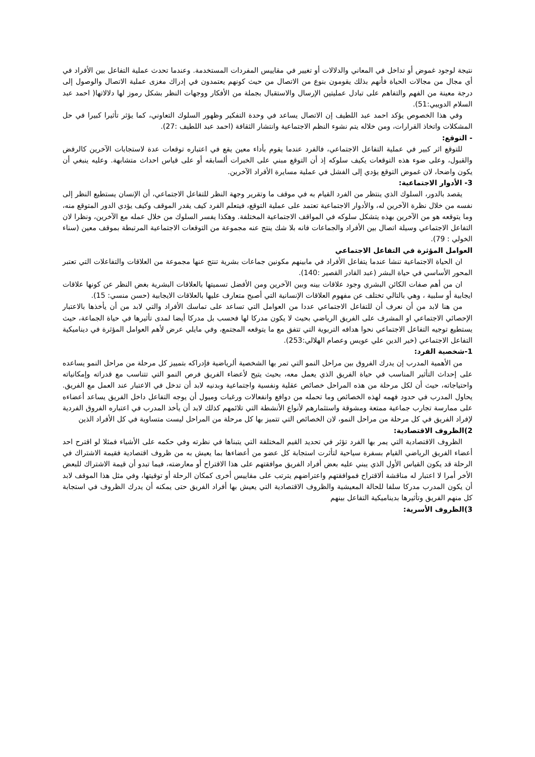نتيجة لوجود غموض أو تداخل في المعاني والدلالات أو تغيير في مقاييس المفردات المستخدمة. وعندما تحدث عملية التفاعل بين الأفراد في أي مجال من مجالات الحياة فأنهم بذلك يقومون بنوع من الاتصال من حيث كونهم يعتمدون في إدراك مغزى عملية الاتصال والوصول إلى درجة معينة من الفهم والتفاهم على تبادل عمليتين الإرسال والاستقبال بجملة من الأفكار ووجهات النظر بشكل رموز لها دلالاتها( احمد عبد السلام الدويبي:51).
وفي هذا الخصوص يؤكد احمد عبد اللطيف إن الاتصال يساعد في وحدة التفكير وظهور السلوك التعاوني، كما يؤثر تأثيرا كبيرا في حل المشكلات واتخاذ القرارات، ومن خلاله يتم نشوء النظم الاجتماعية وانتشار الثقافة (احمد عبد اللطيف :27).
- التوقع:
للتوقع اثر كبير في عملية التفاعل الاجتماعي، فالفرد عندما يقوم بأداء معين يقع في اعتباره توقعات عدة لاستجابات الآخرين كالرفض والقبول، وعلى ضوء هذه التوقعات يكيف سلوكه إذ أن التوقع مبني على الخبرات ألسابقه أو على قياس احداث متشابهة. وعليه ينبغي أن يكون واضحا، لان غموض التوقع يؤدي إلى الفشل في عملية مسايرة الأفراد الآخرين.
3- الأدوار الاجتماعية:
يقصد بالدور، السلوك الذي ينتظر من الفرد القيام به في موقف ما وتقرير وجهة النظر للتفاعل الاجتماعي، أن الإنسان يستطيع النظر إلى نفسه من خلال نظرة الآخرين له، والأدوار الاجتماعية تعتمد على عملية التوقع، فيتعلم الفرد كيف يقدر الموقف وكيف يؤدي الدور المتوقع منه، وما يتوقعه هو من الآخرين بهذه يتشكل سلوكه في المواقف الاجتماعية المختلفة. وهكذا يفسر السلوك من خلال عمله مع الآخرين، ونظرا لان التفاعل الاجتماعي وسيلة اتصال بين الأفراد والجماعات فانه بلا شك ينتج عنه مجموعة من التوقعات الاجتماعية المرتبطة بموقف معين (سناء الخولي : 79).
العوامل المؤثرة في التفاعل الاجتماعي
ان الحياة الاجتماعية تنشا عندما يتفاعل الأفراد في مابينهم مكونين جماعات بشرية تنتج عنها مجموعة من العلاقات والتفاعلات التي تعتبر المحور الأساسي في حياة البشر (عبد القادر القصير :140).
ان من أهم صفات الكائن البشري وجود علاقات بينه وبين الآخرين ومن الأفضل تسميتها بالعلاقات البشرية بغض النظر عن كونها علاقات ايجابية أو سلبية ، وهي بالتالي تختلف عن مفهوم العلاقات الإنسانية التي أصبح متعارف عليها بالعلاقات الايجابية (حسن منسي: 15).
من هنا لابد من أن نعرف أن للتفاعل الاجتماعي عددا من العوامل التي تساعد على تماسك الأفراد والتي لابد من أن يأخذها بالاعتبار الإحصائي الاجتماعي او المشرف على الفريق الرياضي بحيث لا يكون مدركا لها فحسب بل مدركا أيضا لمدى تأثيرها في حياة الجماعة، حيث يستطيع توجيه التفاعل الاجتماعي نحوا هدافه التربوية التي تتفق مع ما يتوقعه المجتمع، وفي مايلي عرض لأهم العوامل المؤثرة في ديناميكية التفاعل الاجتماعي (خير الدين علي عويس وعصام الهلالي:253).
1-شخصية الفرد:
من الأهمية المدرب إن يدرك الفروق بين مراحل النمو التي تمر بها الشخصية ألرياضية فإدراكه بتمييز كل مرحلة من مراحل النمو يساعده على إحداث التأثير المناسب في حياة الفريق الذي يعمل معه، بحيث يتيح لأعضاء الفريق فرص النمو التي تتناسب مع قدراته وإمكانياته واحتياجاته، حيث أن لكل مرحلة من هذه المراحل خصائص عقلية ونفسية واجتماعية وبدنيه لابد أن تدخل في الاعتبار عند العمل مع الفريق. يحاول المدرب في حدود فهمه لهذه الخصائص وما تحمله من دوافع وانفعالات ورغبات وميول أن يوجه التفاعل داخل الفريق يساعد أعضاءه على ممارسة تجارب جماعية ممتعة ومشوقة واستثمارهم لأنواع الأنشطة التي تلائمهم كذلك لابد أن يأخذ المدرب في اعتباره الفروق الفردية لإفراد الفريق في كل مرحلة من مراحل النمو، لان الخصائص التي تتميز بها كل مرحلة من المراحل ليست متساوية في كل الأفراد الذين
2)الظروف الاقتصادية:
الظروف الاقتصادية التي يمر بها الفرد تؤثر في تحديد القيم المختلفة التي يتبناها في نظرته وفي حكمه على الأشياء فمثلا لو اقترح احد أعضاء الفريق الرياضي القيام بسفرة سياحية لتأثرت استجابة كل عضو من أعضاءها بما يعيش به من ظروف اقتصادية فقيمة الاشتراك في الرحلة قد يكون القياس الأول الذي يبني عليه بعض أفراد الفريق موافقتهم على هذا الاقتراح أو معارضته، فيما تبدو أن قيمة الاشتراك للبعض الأخر أمرا لا اعتبار له مناقشة ألاقتراح فموافقتهم واعتراضهم يترتب على مقاييس أخرى كمكان الرحلة أو توقيتها، وفي مثل هذا الموقف لابد أن يكون المدرب مدركا سلفا للحالة المعيشية والظروف الاقتصادية التي يعيش بها أفراد الفريق حتى يمكنه أن يدرك الظروف في استجابة كل منهم الفريق وتأثيرها بديناميكية التفاعل بينهم
3)الظروف الأسرية: